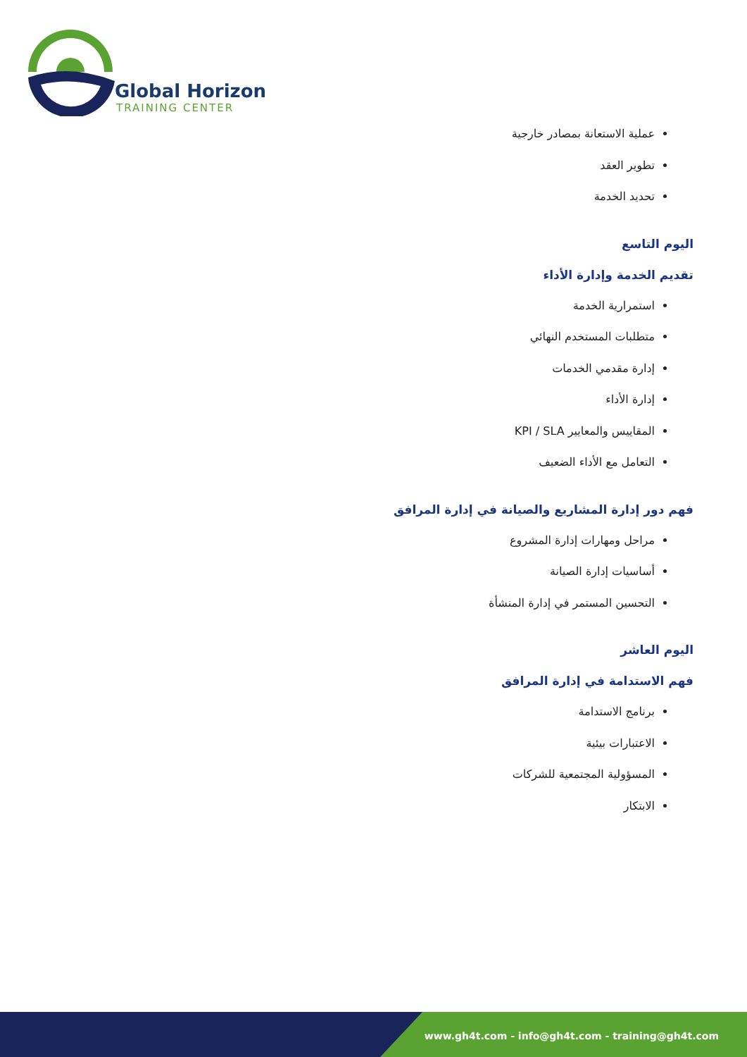Global Horizon
TRAINING CENTER
عملية الاستعانة بمصادر خارجية
تطوير العقد
تحديد الخدمة
اليوم التاسع
تقديم الخدمة وإدارة الأداء
استمرارية الخدمة
متطلبات المستخدم النهائي
إدارة مقدمي الخدمات
إدارة الأداء
المقاييس والمعايير KPI / SLA
التعامل مع الأداء الضعيف
فهم دور إدارة المشاريع والصيانة في إدارة المرافق
مراحل ومهارات إدارة المشروع
أساسيات إدارة الصيانة
التحسين المستمر في إدارة المنشأة
اليوم العاشر
فهم الاستدامة في إدارة المرافق
برنامج الاستدامة
الاعتبارات بيئية
المسؤولية المجتمعية للشركات
الابتكار
www.gh4t.com - info@gh4t.com - training@gh4t.com